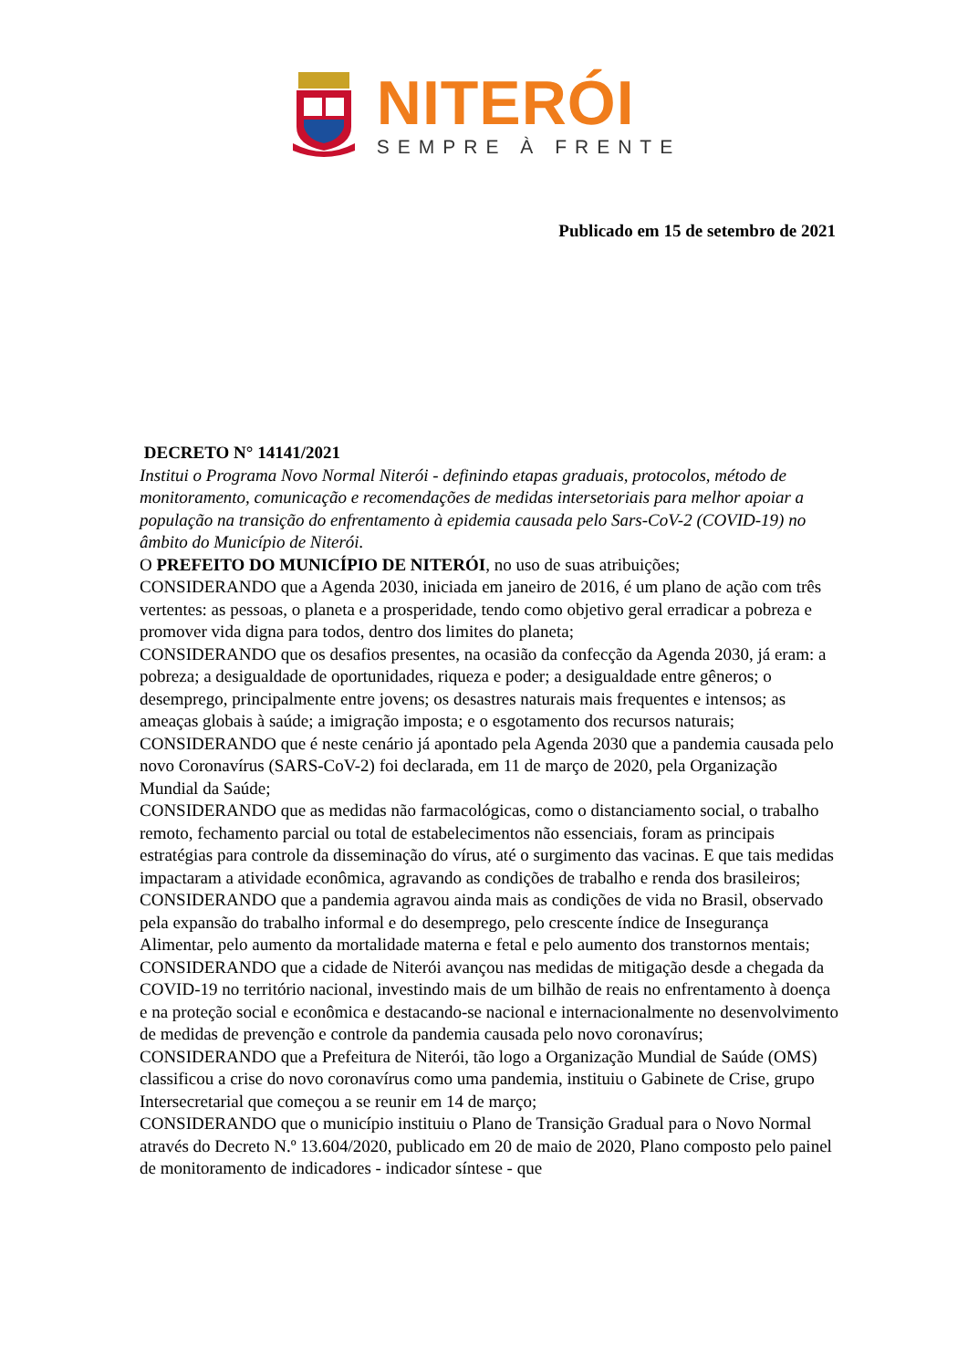NITERÓI
SEMPRE À FRENTE
Publicado em 15 de setembro de 2021
DECRETO N° 14141/2021
Institui o Programa Novo Normal Niterói - definindo etapas graduais, protocolos, método de monitoramento, comunicação e recomendações de medidas intersetoriais para melhor apoiar a população na transição do enfrentamento à epidemia causada pelo Sars-CoV-2 (COVID-19) no âmbito do Município de Niterói.
O PREFEITO DO MUNICÍPIO DE NITERÓI, no uso de suas atribuições;
CONSIDERANDO que a Agenda 2030, iniciada em janeiro de 2016, é um plano de ação com três vertentes: as pessoas, o planeta e a prosperidade, tendo como objetivo geral erradicar a pobreza e promover vida digna para todos, dentro dos limites do planeta;
CONSIDERANDO que os desafios presentes, na ocasião da confecção da Agenda 2030, já eram: a pobreza; a desigualdade de oportunidades, riqueza e poder; a desigualdade entre gêneros; o desemprego, principalmente entre jovens; os desastres naturais mais frequentes e intensos; as ameaças globais à saúde; a imigração imposta; e o esgotamento dos recursos naturais;
CONSIDERANDO que é neste cenário já apontado pela Agenda 2030 que a pandemia causada pelo novo Coronavírus (SARS-CoV-2) foi declarada, em 11 de março de 2020, pela Organização Mundial da Saúde;
CONSIDERANDO que as medidas não farmacológicas, como o distanciamento social, o trabalho remoto, fechamento parcial ou total de estabelecimentos não essenciais, foram as principais estratégias para controle da disseminação do vírus, até o surgimento das vacinas. E que tais medidas impactaram a atividade econômica, agravando as condições de trabalho e renda dos brasileiros;
CONSIDERANDO que a pandemia agravou ainda mais as condições de vida no Brasil, observado pela expansão do trabalho informal e do desemprego, pelo crescente índice de Insegurança Alimentar, pelo aumento da mortalidade materna e fetal e pelo aumento dos transtornos mentais;
CONSIDERANDO que a cidade de Niterói avançou nas medidas de mitigação desde a chegada da COVID-19 no território nacional, investindo mais de um bilhão de reais no enfrentamento à doença e na proteção social e econômica e destacando-se nacional e internacionalmente no desenvolvimento de medidas de prevenção e controle da pandemia causada pelo novo coronavírus;
CONSIDERANDO que a Prefeitura de Niterói, tão logo a Organização Mundial de Saúde (OMS) classificou a crise do novo coronavírus como uma pandemia, instituiu o Gabinete de Crise, grupo Intersecretarial que começou a se reunir em 14 de março;
CONSIDERANDO que o município instituiu o Plano de Transição Gradual para o Novo Normal através do Decreto N.º 13.604/2020, publicado em 20 de maio de 2020, Plano composto pelo painel de monitoramento de indicadores - indicador síntese - que